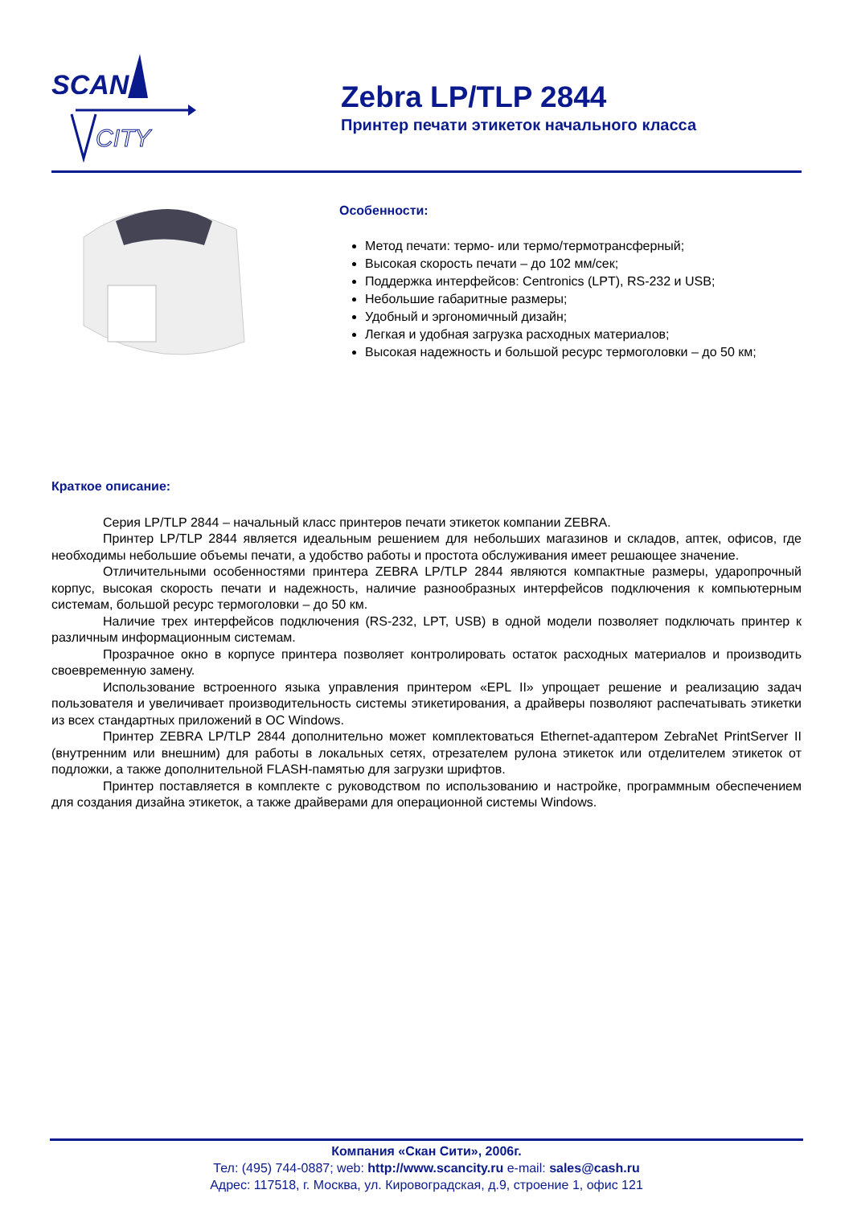SCAN
CITY
Zebra LP/TLP 2844
Принтер печати этикеток начального класса
Особенности:
Метод печати: термо- или термо/термотрансферный;
Высокая скорость печати – до 102 мм/сек;
Поддержка интерфейсов: Centronics (LPT), RS-232 и USB;
Небольшие габаритные размеры;
Удобный и эргономичный дизайн;
Легкая и удобная загрузка расходных материалов;
Высокая надежность и большой ресурс термоголовки – до 50 км;
Краткое описание:
Серия LP/TLP 2844 – начальный класс принтеров печати этикеток компании ZEBRA.
Принтер LP/TLP 2844 является идеальным решением для небольших магазинов и складов, аптек, офисов, где необходимы небольшие объемы печати, а удобство работы и простота обслуживания имеет решающее значение.
Отличительными особенностями принтера ZEBRA LP/TLP 2844 являются компактные размеры, ударопрочный корпус, высокая скорость печати и надежность, наличие разнообразных интерфейсов подключения к компьютерным системам, большой ресурс термоголовки – до 50 км.
Наличие трех интерфейсов подключения (RS-232, LPT, USB) в одной модели позволяет подключать принтер к различным информационным системам.
Прозрачное окно в корпусе принтера позволяет контролировать остаток расходных материалов и производить своевременную замену.
Использование встроенного языка управления принтером «EPL II» упрощает решение и реализацию задач пользователя и увеличивает производительность системы этикетирования, а драйверы позволяют распечатывать этикетки из всех стандартных приложений в ОС Windows.
Принтер ZEBRA LP/TLP 2844 дополнительно может комплектоваться Ethernet-адаптером ZebraNet PrintServer II (внутренним или внешним) для работы в локальных сетях, отрезателем рулона этикеток или отделителем этикеток от подложки, а также дополнительной FLASH-памятью для загрузки шрифтов.
Принтер поставляется в комплекте с руководством по использованию и настройке, программным обеспечением для создания дизайна этикеток, а также драйверами для операционной системы Windows.
Компания «Скан Сити», 2006г.
Тел: (495) 744-0887; web: http://www.scancity.ru e-mail: sales@cash.ru
Адрес: 117518, г. Москва, ул. Кировоградская, д.9, строение 1, офис 121